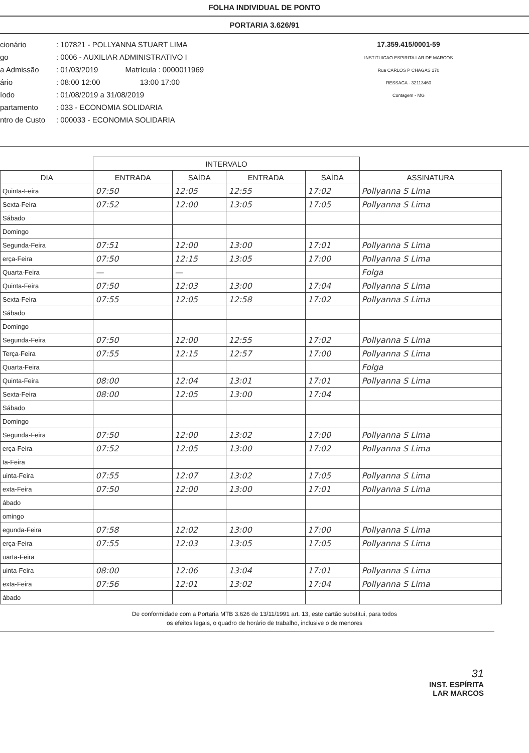FOLHA INDIVIDUAL DE PONTO
PORTARIA 3.626/91
cionário: 107821 - POLLYANNA STUART LIMA
go: 0006 - AUXILIAR ADMINISTRATIVO I
a Admissão: 01/03/2019 Matrícula : 0000011969
ário: 08:00 12:00 13:00 17:00
íodo: 01/08/2019 a 31/08/2019
partamento: 033 - ECONOMIA SOLIDARIA
ntro de Custo: 000033 - ECONOMIA SOLIDARIA
17.359.415/0001-59
INSTITUICAO ESPIRITA LAR DE MARCOS
Rua CARLOS P CHAGAS 170
RESSACA - 32113460
Contagem - MG
| | INTERVALO | | | | |
| --- | --- | --- | --- | --- | --- |
| DIA | ENTRADA | SAÍDA | ENTRADA | SAÍDA | ASSINATURA |
| Quinta-Feira | 07:50 | 12:05 | 12:55 | 17:02 | Pollyanna S Lima |
| Sexta-Feira | 07:52 | 12:00 | 13:05 | 17:05 | Pollyanna S Lima |
| Sábado | | | | | |
| Domingo | | | | | |
| Segunda-Feira | 07:51 | 12:00 | 13:00 | 17:01 | Pollyanna S Lima |
| erça-Feira | 07:50 | 12:15 | 13:05 | 17:00 | Pollyanna S Lima |
| Quarta-Feira | — | — | | | Folga |
| Quinta-Feira | 07:50 | 12:03 | 13:00 | 17:04 | Pollyanna S Lima |
| Sexta-Feira | 07:55 | 12:05 | 12:58 | 17:02 | Pollyanna S Lima |
| Sábado | | | | | |
| Domingo | | | | | |
| Segunda-Feira | 07:50 | 12:00 | 12:55 | 17:02 | Pollyanna S Lima |
| Terça-Feira | 07:55 | 12:15 | 12:57 | 17:00 | Pollyanna S Lima |
| Quarta-Feira | | | | | Folga |
| Quinta-Feira | 08:00 | 12:04 | 13:01 | 17:01 | Pollyanna S Lima |
| Sexta-Feira | 08:00 | 12:05 | 13:00 | 17:04 | |
| Sábado | | | | | |
| Domingo | | | | | |
| Segunda-Feira | 07:50 | 12:00 | 13:02 | 17:00 | Pollyanna S Lima |
| erça-Feira | 07:52 | 12:05 | 13:00 | 17:02 | Pollyanna S Lima |
| ta-Feira | | | | | |
| uinta-Feira | 07:55 | 12:07 | 13:02 | 17:05 | Pollyanna S Lima |
| exta-Feira | 07:50 | 12:00 | 13:00 | 17:01 | Pollyanna S Lima |
| ábado | | | | | |
| omingo | | | | | |
| egunda-Feira | 07:58 | 12:02 | 13:00 | 17:00 | Pollyanna S Lima |
| erça-Feira | 07:55 | 12:03 | 13:05 | 17:05 | Pollyanna S Lima |
| uarta-Feira | | | | | |
| uinta-Feira | 08:00 | 12:06 | 13:04 | 17:01 | Pollyanna S Lima |
| exta-Feira | 07:56 | 12:01 | 13:02 | 17:04 | Pollyanna S Lima |
| ábado | | | | | |
De conformidade com a Portaria MTB 3.626 de 13/11/1991 art. 13, este cartão substitui, para todos
os efeitos legais, o quadro de horário de trabalho, inclusive o de menores
31
INST. ESPÍRITA
LAR MARCOS